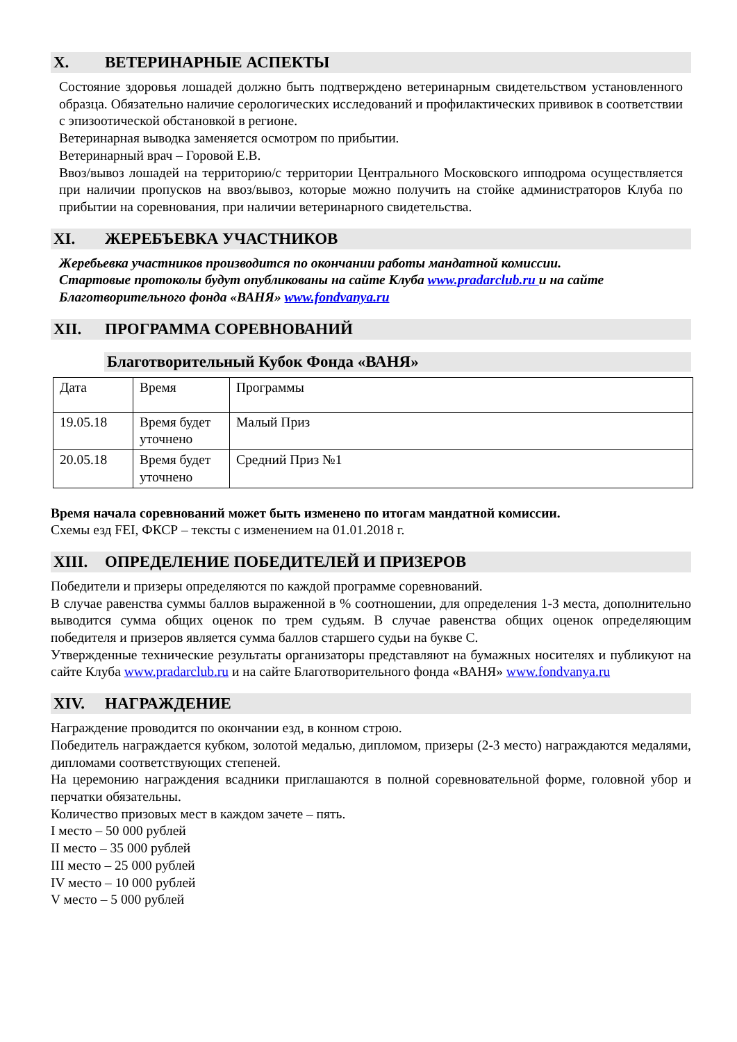X. ВЕТЕРИНАРНЫЕ АСПЕКТЫ
Состояние здоровья лошадей должно быть подтверждено ветеринарным свидетельством установленного образца. Обязательно наличие серологических исследований и профилактических прививок в соответствии с эпизоотической обстановкой в регионе.
Ветеринарная выводка заменяется осмотром по прибытии.
Ветеринарный врач – Горовой Е.В.
Ввоз/вывоз лошадей на территорию/с территории Центрального Московского ипподрома осуществляется при наличии пропусков на ввоз/вывоз, которые можно получить на стойке администраторов Клуба по прибытии на соревнования, при наличии ветеринарного свидетельства.
XI. ЖЕРЕБЪЕВКА УЧАСТНИКОВ
Жеребьевка участников производится по окончании работы мандатной комиссии.
Стартовые протоколы будут опубликованы на сайте Клуба www.pradarclub.ru и на сайте Благотворительного фонда «ВАНЯ» www.fondvanya.ru
XII. ПРОГРАММА СОРЕВНОВАНИЙ
Благотворительный Кубок Фонда «ВАНЯ»
| Дата | Время | Программы |
| 19.05.18 | Время будет уточнено | Малый Приз |
| 20.05.18 | Время будет уточнено | Средний Приз №1 |
Время начала соревнований может быть изменено по итогам мандатной комиссии.
Схемы езд FEI, ФКСР – тексты с изменением на 01.01.2018 г.
XIII. ОПРЕДЕЛЕНИЕ ПОБЕДИТЕЛЕЙ И ПРИЗЕРОВ
Победители и призеры определяются по каждой программе соревнований.
В случае равенства суммы баллов выраженной в % соотношении, для определения 1-3 места, дополнительно выводится сумма общих оценок по трем судьям. В случае равенства общих оценок определяющим победителя и призеров является сумма баллов старшего судьи на букве С.
Утвержденные технические результаты организаторы представляют на бумажных носителях и публикуют на сайте Клуба www.pradarclub.ru и на сайте Благотворительного фонда «ВАНЯ» www.fondvanya.ru
XIV. НАГРАЖДЕНИЕ
Награждение проводится по окончании езд, в конном строю.
Победитель награждается кубком, золотой медалью, дипломом, призеры (2-3 место) награждаются медалями, дипломами соответствующих степеней.
На церемонию награждения всадники приглашаются в полной соревновательной форме, головной убор и перчатки обязательны.
Количество призовых мест в каждом зачете – пять.
I место – 50 000 рублей
II место – 35 000 рублей
III место – 25 000 рублей
IV место – 10 000 рублей
V место – 5 000 рублей